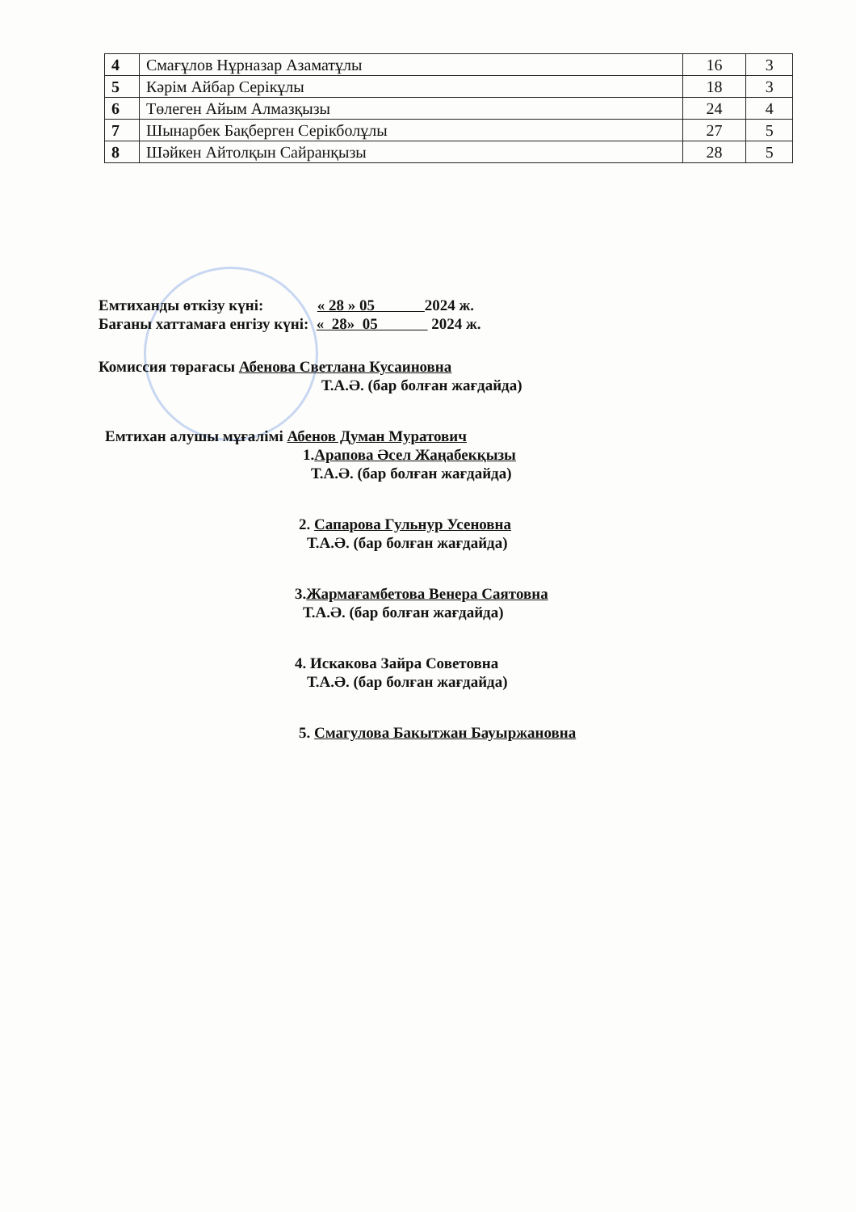| 4 | Смағұлов Нұрназар Азаматұлы | 16 | 3 |
| 5 | Кәрім Айбар Серікұлы | 18 | 3 |
| 6 | Төлеген Айым Алмазқызы | 24 | 4 |
| 7 | Шынарбек Бақберген Серікболұлы | 27 | 5 |
| 8 | Шәйкен Айтолқын Сайранқызы | 28 | 5 |
Емтиханды өткізу күні: « 28 » 05 2024 ж.
Бағаны хаттамаға енгізу күні: « 28» 05 2024 ж.
Комиссия төрағасы Абенова Светлана Кусаиновна
Т.А.Ә. (бар болған жағдайда)
Емтихан алушы мұғалімі Абенов Думан Муратович
1.Арапова Әсел Жаңабекқызы
Т.А.Ә. (бар болған жағдайда)
2. Сапарова Гульнур Усеновна
Т.А.Ә. (бар болған жағдайда)
3.Жармағамбетова Венера Саятовна
Т.А.Ә. (бар болған жағдайда)
4. Искакова Зайра Советовна
Т.А.Ә. (бар болған жағдайда)
5. Смагулова Бакытжан Бауыржановна